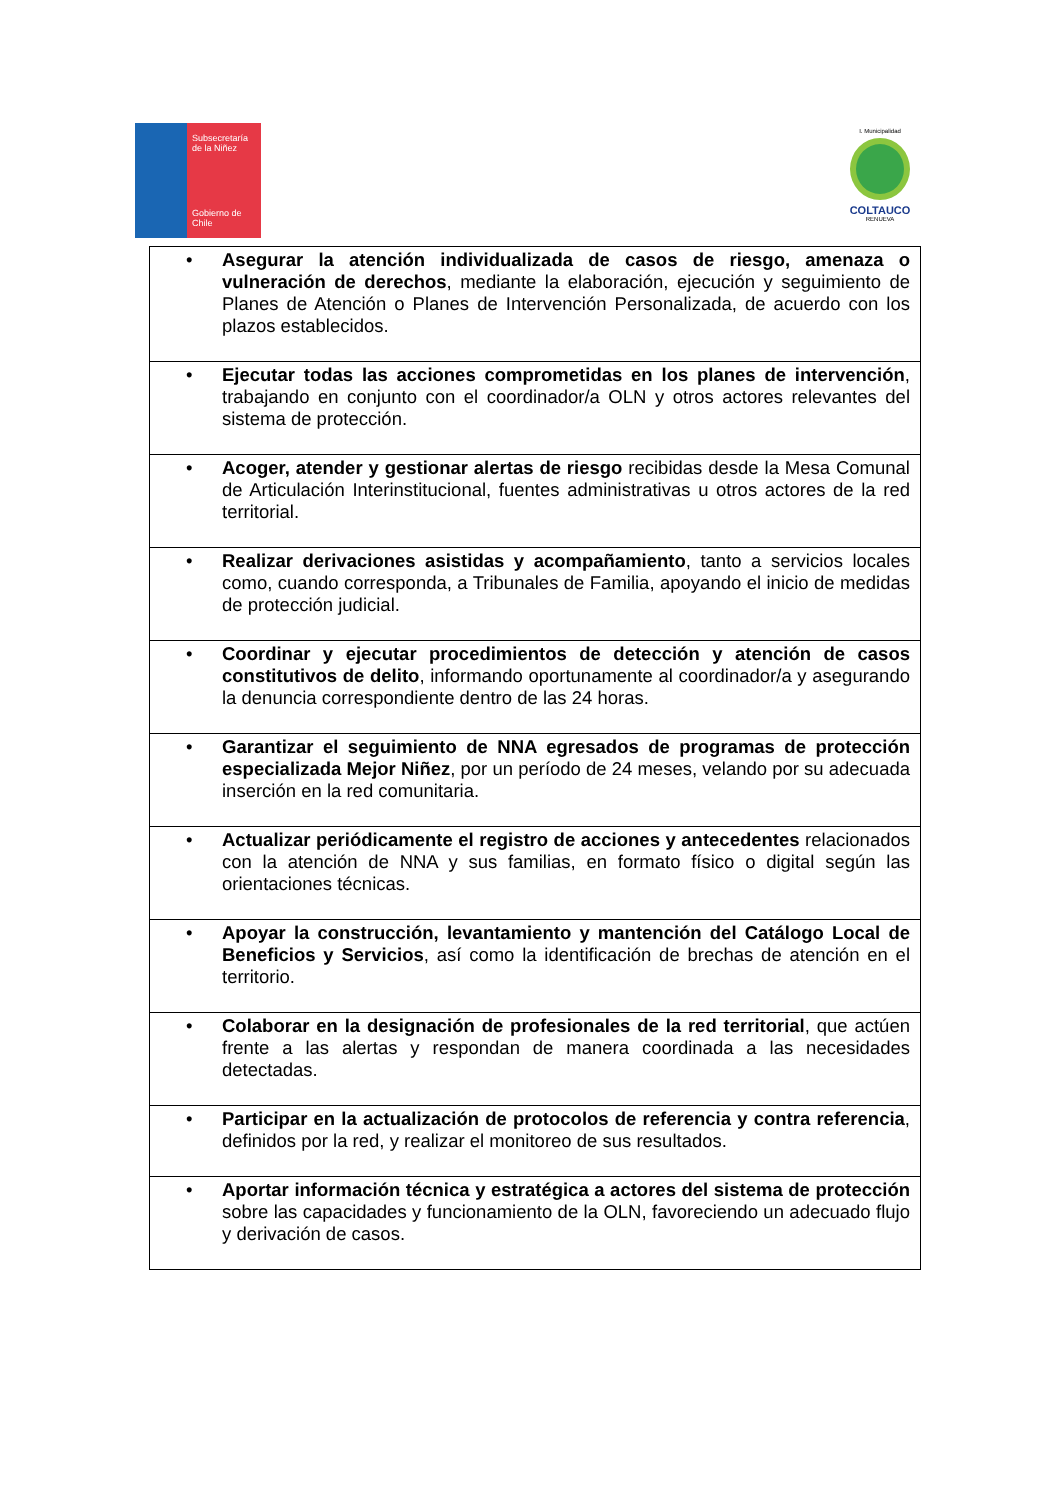Subsecretaría
de la Niñez
Gobierno de Chile
I. Municipalidad
COLTAUCO
RENUEVA
| • Asegurar la atención individualizada de casos de riesgo, amenaza o vulneración de derechos , mediante la elaboración, ejecución y seguimiento de Planes de Atención o Planes de Intervención Personalizada, de acuerdo con los plazos establecidos. |
| • Ejecutar todas las acciones comprometidas en los planes de intervención , trabajando en conjunto con el coordinador/a OLN y otros actores relevantes del sistema de protección. |
| • Acoger, atender y gestionar alertas de riesgo recibidas desde la Mesa Comunal de Articulación Interinstitucional, fuentes administrativas u otros actores de la red territorial. |
| • Realizar derivaciones asistidas y acompañamiento , tanto a servicios locales como, cuando corresponda, a Tribunales de Familia, apoyando el inicio de medidas de protección judicial. |
| • Coordinar y ejecutar procedimientos de detección y atención de casos constitutivos de delito , informando oportunamente al coordinador/a y asegurando la denuncia correspondiente dentro de las 24 horas. |
| • Garantizar el seguimiento de NNA egresados de programas de protección especializada Mejor Niñez , por un período de 24 meses, velando por su adecuada inserción en la red comunitaria. |
| • Actualizar periódicamente el registro de acciones y antecedentes relacionados con la atención de NNA y sus familias, en formato físico o digital según las orientaciones técnicas. |
| • Apoyar la construcción, levantamiento y mantención del Catálogo Local de Beneficios y Servicios , así como la identificación de brechas de atención en el territorio. |
| • Colaborar en la designación de profesionales de la red territorial , que actúen frente a las alertas y respondan de manera coordinada a las necesidades detectadas. |
| • Participar en la actualización de protocolos de referencia y contra referencia , definidos por la red, y realizar el monitoreo de sus resultados. |
| • Aportar información técnica y estratégica a actores del sistema de protección sobre las capacidades y funcionamiento de la OLN, favoreciendo un adecuado flujo y derivación de casos. |